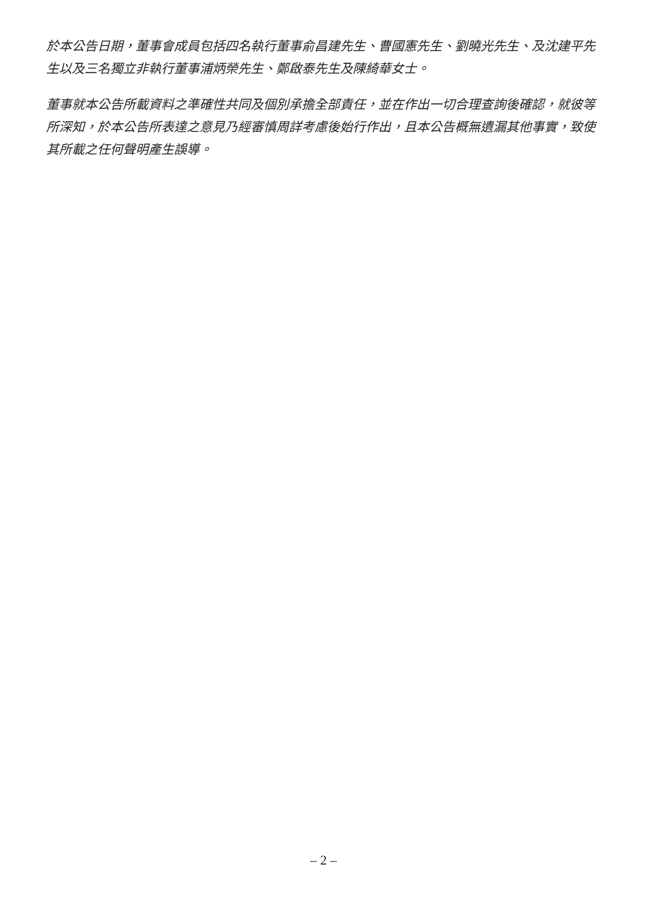於本公告日期，董事會成員包括四名執行董事俞昌建先生、曹國憲先生、劉曉光先生、及沈建平先生以及三名獨立非執行董事浦炳榮先生、鄭啟泰先生及陳綺華女士。
董事就本公告所載資料之準確性共同及個別承擔全部責任，並在作出一切合理查詢後確認，就彼等所深知，於本公告所表達之意見乃經審慎周詳考慮後始行作出，且本公告概無遺漏其他事實，致使其所載之任何聲明產生誤導。
– 2 –